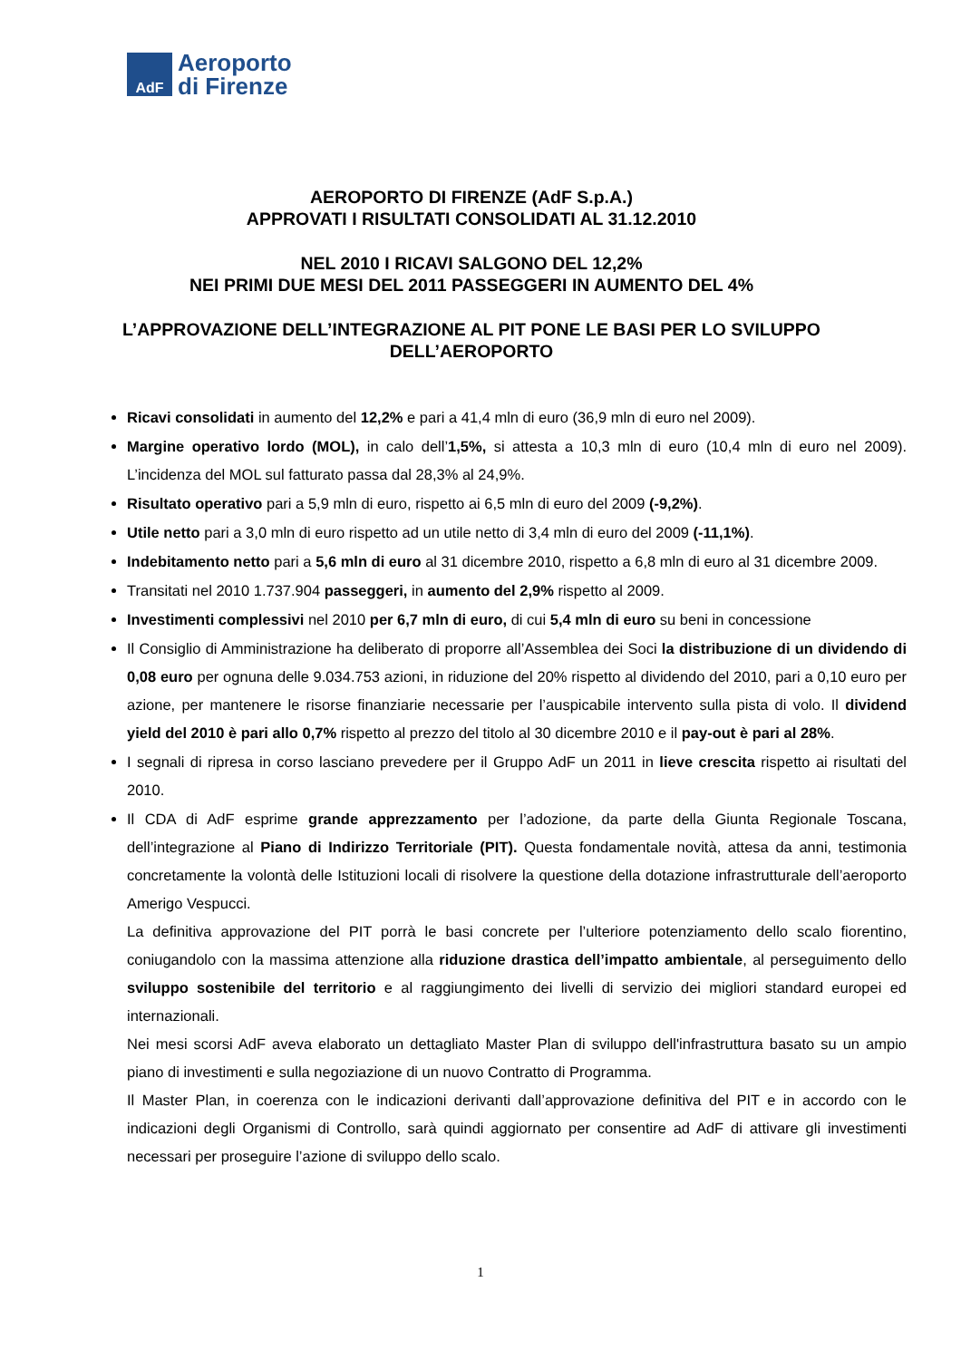AdF
Aeroporto
di Firenze
AEROPORTO DI FIRENZE (AdF S.p.A.)
APPROVATI I RISULTATI CONSOLIDATI AL 31.12.2010
NEL 2010 I RICAVI SALGONO DEL 12,2%
NEI PRIMI DUE MESI DEL 2011 PASSEGGERI IN AUMENTO DEL 4%
L’APPROVAZIONE DELL’INTEGRAZIONE AL PIT PONE LE BASI PER LO SVILUPPO DELL’AEROPORTO
Ricavi consolidati in aumento del 12,2% e pari a 41,4 mln di euro (36,9 mln di euro nel 2009).
Margine operativo lordo (MOL), in calo dell’1,5%, si attesta a 10,3 mln di euro (10,4 mln di euro nel 2009). L’incidenza del MOL sul fatturato passa dal 28,3% al 24,9%.
Risultato operativo pari a 5,9 mln di euro, rispetto ai 6,5 mln di euro del 2009 (-9,2%).
Utile netto pari a 3,0 mln di euro rispetto ad un utile netto di 3,4 mln di euro del 2009 (-11,1%).
Indebitamento netto pari a 5,6 mln di euro al 31 dicembre 2010, rispetto a 6,8 mln di euro al 31 dicembre 2009.
Transitati nel 2010 1.737.904 passeggeri, in aumento del 2,9% rispetto al 2009.
Investimenti complessivi nel 2010 per 6,7 mln di euro, di cui 5,4 mln di euro su beni in concessione
Il Consiglio di Amministrazione ha deliberato di proporre all’Assemblea dei Soci la distribuzione di un dividendo di 0,08 euro per ognuna delle 9.034.753 azioni, in riduzione del 20% rispetto al dividendo del 2010, pari a 0,10 euro per azione, per mantenere le risorse finanziarie necessarie per l’auspicabile intervento sulla pista di volo. Il dividend yield del 2010 è pari allo 0,7% rispetto al prezzo del titolo al 30 dicembre 2010 e il pay-out è pari al 28%.
I segnali di ripresa in corso lasciano prevedere per il Gruppo AdF un 2011 in lieve crescita rispetto ai risultati del 2010.
Il CDA di AdF esprime grande apprezzamento per l’adozione, da parte della Giunta Regionale Toscana, dell’integrazione al Piano di Indirizzo Territoriale (PIT). Questa fondamentale novità, attesa da anni, testimonia concretamente la volontà delle Istituzioni locali di risolvere la questione della dotazione infrastrutturale dell’aeroporto Amerigo Vespucci.
La definitiva approvazione del PIT porrà le basi concrete per l’ulteriore potenziamento dello scalo fiorentino, coniugandolo con la massima attenzione alla riduzione drastica dell’impatto ambientale, al perseguimento dello sviluppo sostenibile del territorio e al raggiungimento dei livelli di servizio dei migliori standard europei ed internazionali.
Nei mesi scorsi AdF aveva elaborato un dettagliato Master Plan di sviluppo dell'infrastruttura basato su un ampio piano di investimenti e sulla negoziazione di un nuovo Contratto di Programma.
Il Master Plan, in coerenza con le indicazioni derivanti dall’approvazione definitiva del PIT e in accordo con le indicazioni degli Organismi di Controllo, sarà quindi aggiornato per consentire ad AdF di attivare gli investimenti necessari per proseguire l’azione di sviluppo dello scalo.
1